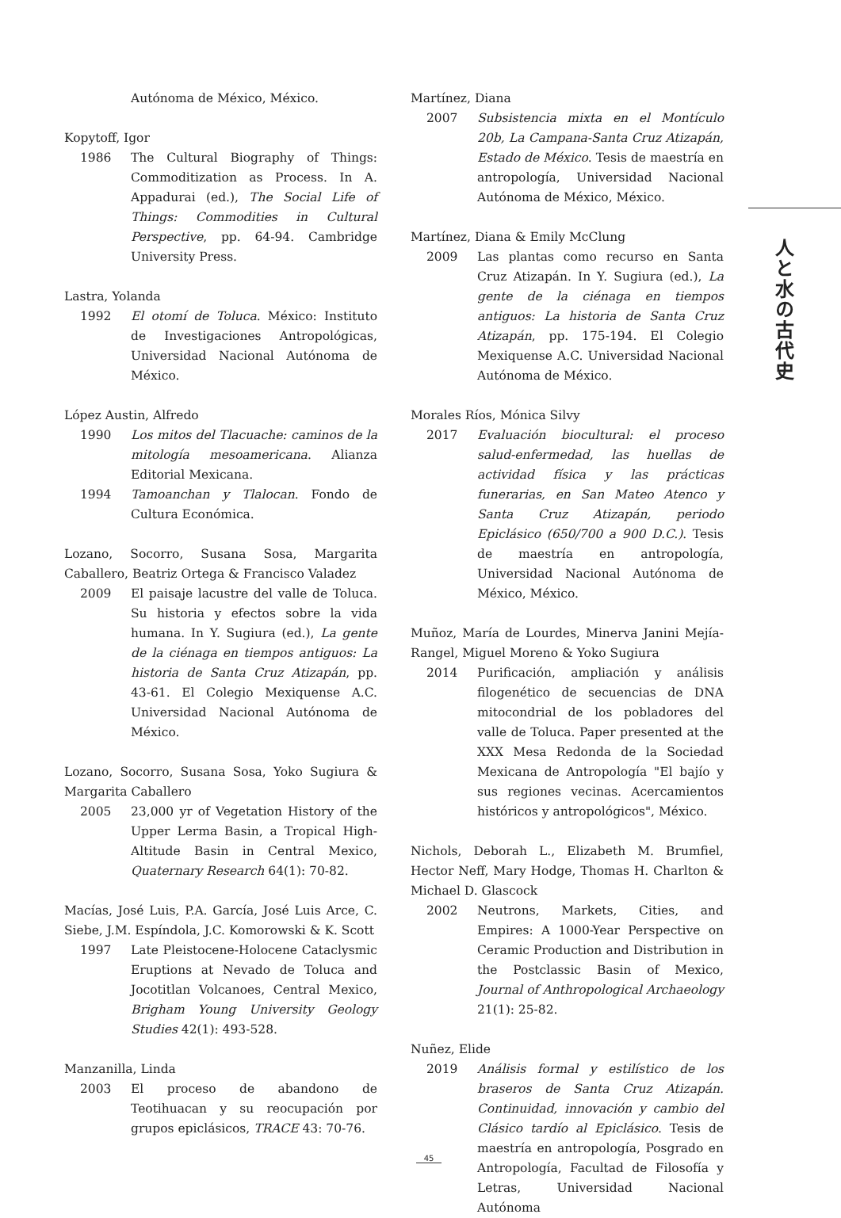Autónoma de México, México.
Kopytoff, Igor
1986 The Cultural Biography of Things: Commoditization as Process. In A. Appadurai (ed.), The Social Life of Things: Commodities in Cultural Perspective, pp. 64-94. Cambridge University Press.
Lastra, Yolanda
1992 El otomí de Toluca. México: Instituto de Investigaciones Antropológicas, Universidad Nacional Autónoma de México.
López Austin, Alfredo
1990 Los mitos del Tlacuache: caminos de la mitología mesoamericana. Alianza Editorial Mexicana.
1994 Tamoanchan y Tlalocan. Fondo de Cultura Económica.
Lozano, Socorro, Susana Sosa, Margarita Caballero, Beatriz Ortega & Francisco Valadez
2009 El paisaje lacustre del valle de Toluca. Su historia y efectos sobre la vida humana. In Y. Sugiura (ed.), La gente de la ciénaga en tiempos antiguos: La historia de Santa Cruz Atizapán, pp. 43-61. El Colegio Mexiquense A.C. Universidad Nacional Autónoma de México.
Lozano, Socorro, Susana Sosa, Yoko Sugiura & Margarita Caballero
2005 23,000 yr of Vegetation History of the Upper Lerma Basin, a Tropical High-Altitude Basin in Central Mexico, Quaternary Research 64(1): 70-82.
Macías, José Luis, P.A. García, José Luis Arce, C. Siebe, J.M. Espíndola, J.C. Komorowski & K. Scott
1997 Late Pleistocene-Holocene Cataclysmic Eruptions at Nevado de Toluca and Jocotitlan Volcanoes, Central Mexico, Brigham Young University Geology Studies 42(1): 493-528.
Manzanilla, Linda
2003 El proceso de abandono de Teotihuacan y su reocupación por grupos epiclásicos, TRACE 43: 70-76.
Martínez, Diana
2007 Subsistencia mixta en el Montículo 20b, La Campana-Santa Cruz Atizapán, Estado de México. Tesis de maestría en antropología, Universidad Nacional Autónoma de México, México.
Martínez, Diana & Emily McClung
2009 Las plantas como recurso en Santa Cruz Atizapán. In Y. Sugiura (ed.), La gente de la ciénaga en tiempos antiguos: La historia de Santa Cruz Atizapán, pp. 175-194. El Colegio Mexiquense A.C. Universidad Nacional Autónoma de México.
Morales Ríos, Mónica Silvy
2017 Evaluación biocultural: el proceso salud-enfermedad, las huellas de actividad física y las prácticas funerarias, en San Mateo Atenco y Santa Cruz Atizapán, periodo Epiclásico (650/700 a 900 D.C.). Tesis de maestría en antropología, Universidad Nacional Autónoma de México, México.
Muñoz, María de Lourdes, Minerva Janini Mejía-Rangel, Miguel Moreno & Yoko Sugiura
2014 Purificación, ampliación y análisis filogenético de secuencias de DNA mitocondrial de los pobladores del valle de Toluca. Paper presented at the XXX Mesa Redonda de la Sociedad Mexicana de Antropología "El bajío y sus regiones vecinas. Acercamientos históricos y antropológicos", México.
Nichols, Deborah L., Elizabeth M. Brumfiel, Hector Neff, Mary Hodge, Thomas H. Charlton & Michael D. Glascock
2002 Neutrons, Markets, Cities, and Empires: A 1000-Year Perspective on Ceramic Production and Distribution in the Postclassic Basin of Mexico, Journal of Anthropological Archaeology 21(1): 25-82.
Nuñez, Elide
2019 Análisis formal y estilístico de los braseros de Santa Cruz Atizapán. Continuidad, innovación y cambio del Clásico tardío al Epiclásico. Tesis de maestría en antropología, Posgrado en Antropología, Facultad de Filosofía y Letras, Universidad Nacional Autónoma
人と水の古代史
45